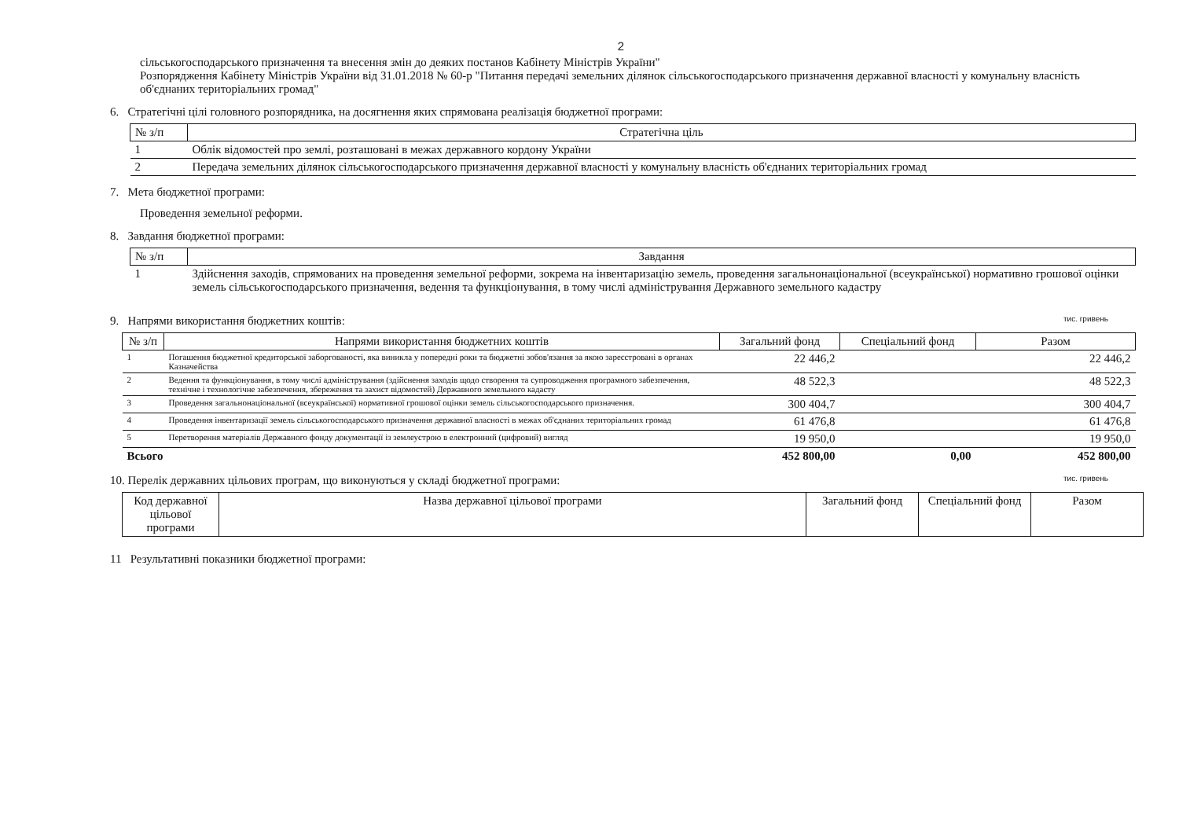2
сільськогосподарського призначення та внесення змін до деяких постанов Кабінету Міністрів України"
Розпорядження Кабінету Міністрів України від 31.01.2018 № 60-р "Питання передачі земельних ділянок сільськогосподарського призначення державної власності у комунальну власність об'єднаних територіальних громад"
6. Стратегічні цілі головного розпорядника, на досягнення яких спрямована реалізація бюджетної програми:
| № з/п | Стратегічна ціль |
| --- | --- |
| 1 | Облік відомостей про землі, розташовані в межах державного кордону України |
| 2 | Передача земельних ділянок сільськогосподарського призначення державної власності у комунальну власність об'єднаних територіальних громад |
7. Мета бюджетної програми:
Проведення земельної реформи.
8. Завдання бюджетної програми:
| № з/п | Завдання |
| --- | --- |
| 1 | Здійснення заходів, спрямованих на проведення земельної реформи, зокрема на інвентаризацію земель, проведення загальнонаціональної (всеукраїнської) нормативно грошової оцінки земель сільськогосподарського призначення, ведення та функціонування, в тому числі адміністрування Державного земельного кадастру |
9. Напрями використання бюджетних коштів: тис. гривень
| № з/п | Напрями використання бюджетних коштів | Загальний фонд | Спеціальний фонд | Разом |
| --- | --- | --- | --- | --- |
| 1 | Погашення бюджетної кредиторської заборгованості, яка виникла у попередні роки та бюджетні зобов'язання за якою зареєстровані в органах Казначейства | 22 446,2 | | 22 446,2 |
| 2 | Ведення та функціонування, в тому числі адміністрування (здійснення заходів щодо створення та супроводження програмного забезпечення, технічне і технологічне забезпечення, збереження та захист відомостей) Державного земельного кадасту | 48 522,3 | | 48 522,3 |
| 3 | Проведення загальнонаціональної (всеукраїнської) нормативної грошової оцінки земель сільськогосподарського призначення. | 300 404,7 | | 300 404,7 |
| 4 | Проведення інвентаризації земель сільськогосподарського призначення державної власності в межах об'єднаних територіальних громад | 61 476,8 | | 61 476,8 |
| 5 | Перетворення матеріалів Державного фонду документації із землеустрою в електронний (цифровий) вигляд | 19 950,0 | | 19 950,0 |
| Всього | | 452 800,00 | 0,00 | 452 800,00 |
10. Перелік державних цільових програм, що виконуються у складі бюджетної програми: тис. гривень
| Код державної цільової програми | Назва державної цільової програми | Загальний фонд | Спеціальний фонд | Разом |
| --- | --- | --- | --- | --- |
11 Результативні показники бюджетної програми: